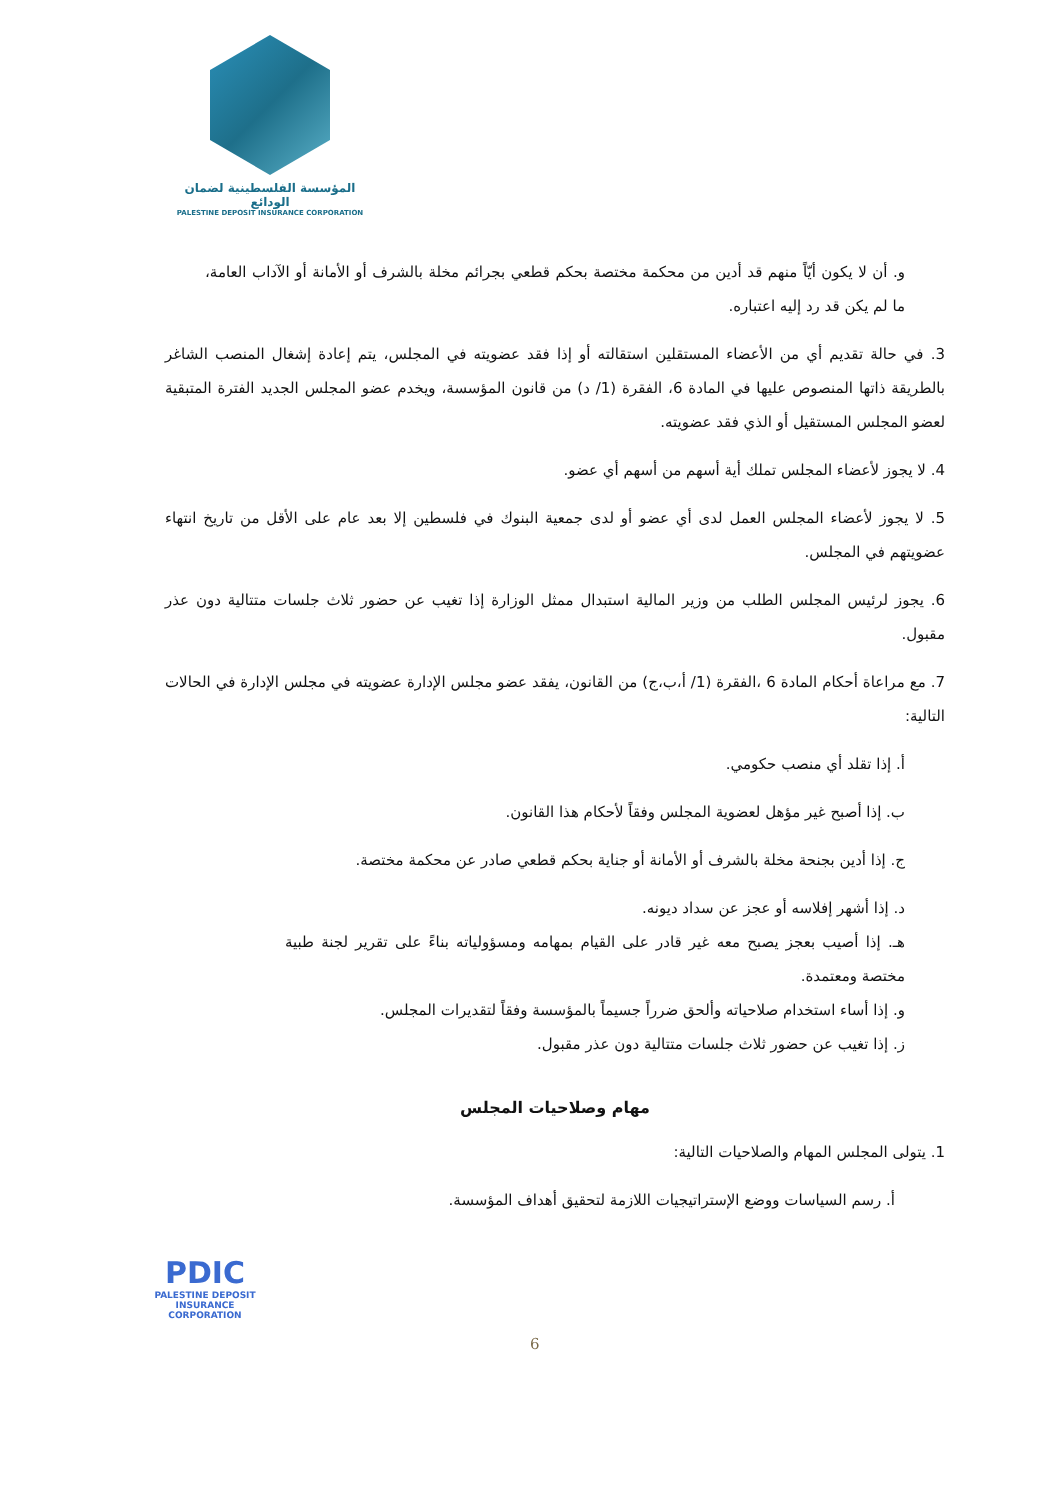المؤسسة الفلسطينية لضمان الودائع
PALESTINE DEPOSIT INSURANCE CORPORATION
و. أن لا يكون أيّاً منهم قد أدين من محكمة مختصة بحكم قطعي بجرائم مخلة بالشرف أو الأمانة أو الآداب العامة، ما لم يكن قد رد إليه اعتباره.
3. في حالة تقديم أي من الأعضاء المستقلين استقالته أو إذا فقد عضويته في المجلس، يتم إعادة إشغال المنصب الشاغر بالطريقة ذاتها المنصوص عليها في المادة 6، الفقرة (1/ د) من قانون المؤسسة، ويخدم عضو المجلس الجديد الفترة المتبقية لعضو المجلس المستقيل أو الذي فقد عضويته.
4. لا يجوز لأعضاء المجلس تملك أية أسهم من أسهم أي عضو.
5. لا يجوز لأعضاء المجلس العمل لدى أي عضو أو لدى جمعية البنوك في فلسطين إلا بعد عام على الأقل من تاريخ انتهاء عضويتهم في المجلس.
6. يجوز لرئيس المجلس الطلب من وزير المالية استبدال ممثل الوزارة إذا تغيب عن حضور ثلاث جلسات متتالية دون عذر مقبول.
7. مع مراعاة أحكام المادة 6 ،الفقرة (1/ أ،ب،ج) من القانون، يفقد عضو مجلس الإدارة عضويته في مجلس الإدارة في الحالات التالية:
أ. إذا تقلد أي منصب حكومي.
ب. إذا أصبح غير مؤهل لعضوية المجلس وفقاً لأحكام هذا القانون.
ج. إذا أدين بجنحة مخلة بالشرف أو الأمانة أو جناية بحكم قطعي صادر عن محكمة مختصة.
د. إذا أشهر إفلاسه أو عجز عن سداد ديونه.
هـ. إذا أصيب بعجز يصبح معه غير قادر على القيام بمهامه ومسؤولياته بناءً على تقرير لجنة طبية مختصة ومعتمدة.
و. إذا أساء استخدام صلاحياته وألحق ضرراً جسيماً بالمؤسسة وفقاً لتقديرات المجلس.
ز. إذا تغيب عن حضور ثلاث جلسات متتالية دون عذر مقبول.
مهام وصلاحيات المجلس
1. يتولى المجلس المهام والصلاحيات التالية:
أ. رسم السياسات ووضع الإستراتيجيات اللازمة لتحقيق أهداف المؤسسة.
PDIC
PALESTINE DEPOSIT INSURANCE CORPORATION
6